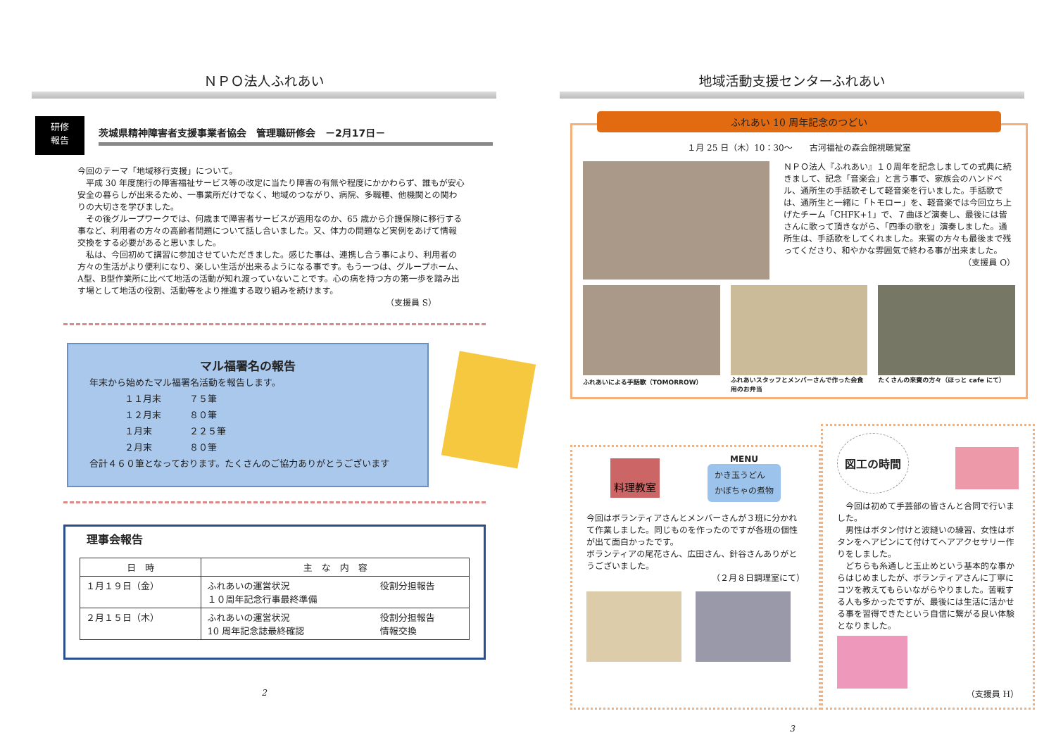ＮＰＯ法人ふれあい
研修
報告
茨城県精神障害者支援事業者協会　管理職研修会　－2月17日－
今回のテーマ「地域移行支援」について。
　平成 30 年度施行の障害福祉サービス等の改定に当たり障害の有無や程度にかかわらず、誰もが安心安全の暮らしが出来るため、一事業所だけでなく、地域のつながり、病院、多職種、他機関との関わりの大切さを学びました。
　その後グループワークでは、何歳まで障害者サービスが適用なのか、65 歳から介護保険に移行する事など、利用者の方々の高齢者問題について話し合いました。又、体力の問題など実例をあげて情報交換をする必要があると思いました。
　私は、今回初めて講習に参加させていただきました。感じた事は、連携し合う事により、利用者の方々の生活がより便利になり、楽しい生活が出来るようになる事です。もう一つは、グループホーム、A型、B型作業所に比べて地活の活動が知れ渡っていないことです。心の病を持つ方の第一歩を踏み出す場として地活の役割、活動等をより推進する取り組みを続けます。
（支援員 S）
マル福署名の報告
年末から始めたマル福署名活動を報告します。
| １１月末 | ７５筆 |
| １２月末 | ８０筆 |
| １月末 | ２２５筆 |
| ２月末 | ８０筆 |
合計４６０筆となっております。たくさんのご協力ありがとうございます
理事会報告
| 日 時 | 主 な 内 容 | |
| --- | --- | --- |
| １月１９日（金） | ふれあいの運営状況 １０周年記念行事最終準備 | 役割分担報告 |
| ２月１５日（木） | ふれあいの運営状況 10 周年記念誌最終確認 | 役割分担報告 情報交換 |
2
地域活動支援センターふれあい
ふれあい 10 周年記念のつどい
１月 25 日（木）10：30～　　古河福祉の森会館視聴覚室
ＮＰＯ法人『ふれあい』１０周年を記念しましての式典に続きまして、記念「音楽会」と言う事で、家族会のハンドベル、通所生の手話歌そして軽音楽を行いました。手話歌では、通所生と一緒に「トモロー」を、軽音楽では今回立ち上げたチーム「CHFK+1」で、７曲ほど演奏し、最後には皆さんに歌って頂きながら、｢四季の歌を」演奏しました。通所生は、手話歌をしてくれました。来賓の方々も最後まで残ってくださり、和やかな雰囲気で終わる事が出来ました。
（支援員 O）
ふれあいによる手話歌（TOMORROW）
ふれあいスタッフとメンバーさんで作った会食用のお弁当
たくさんの来賓の方々（ほっと cafe にて）
料理教室
MENU
かき玉うどん
かぼちゃの煮物
今回はボランティアさんとメンバーさんが３班に分かれて作業しました。同じものを作ったのですが各班の個性が出て面白かったです。
ボランティアの尾花さん、広田さん、針谷さんありがとうございました。
（２月８日調理室にて）
図工の時間
　今回は初めて手芸部の皆さんと合同で行いました。
　男性はボタン付けと波縫いの練習、女性はボタンをヘアピンにて付けてヘアアクセサリー作りをしました。
　どちらも糸通しと玉止めという基本的な事からはじめましたが、ボランティアさんに丁寧にコツを教えてもらいながらやりました。苦戦する人も多かったですが、最後には生活に活かせる事を習得できたという自信に繋がる良い体験となりました。
（支援員 H）
3